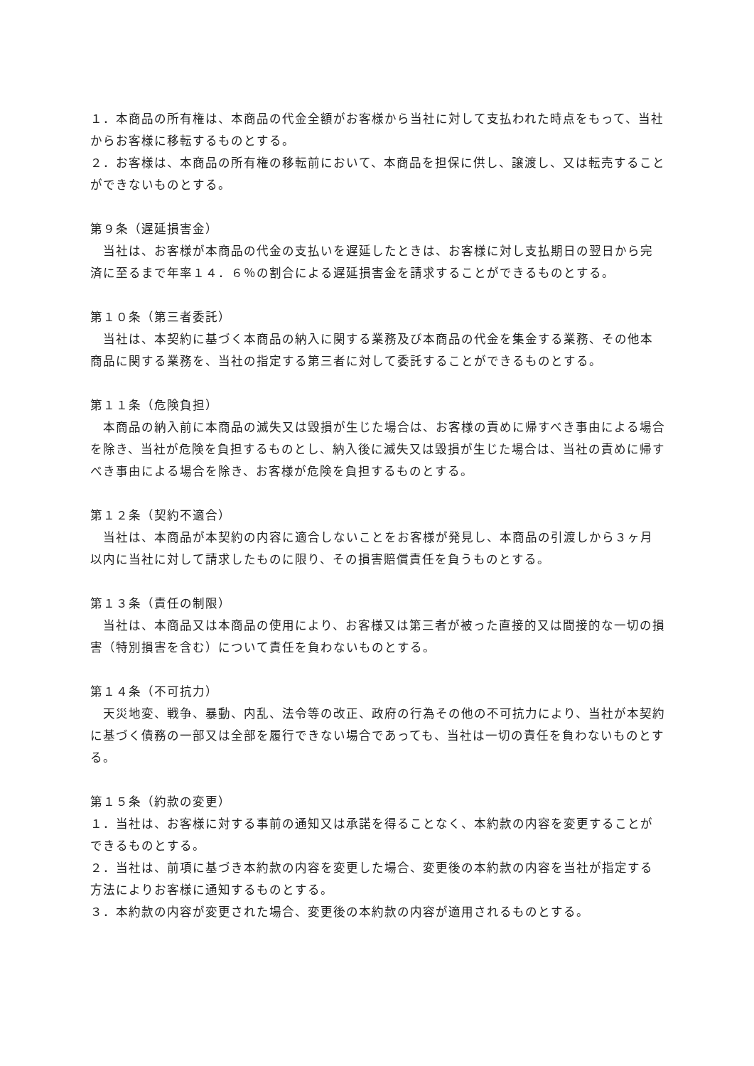１．本商品の所有権は、本商品の代金全額がお客様から当社に対して支払われた時点をもって、当社からお客様に移転するものとする。
２．お客様は、本商品の所有権の移転前において、本商品を担保に供し、譲渡し、又は転売することができないものとする。
第９条（遅延損害金）
　当社は、お客様が本商品の代金の支払いを遅延したときは、お客様に対し支払期日の翌日から完済に至るまで年率１４．６％の割合による遅延損害金を請求することができるものとする。
第１０条（第三者委託）
　当社は、本契約に基づく本商品の納入に関する業務及び本商品の代金を集金する業務、その他本商品に関する業務を、当社の指定する第三者に対して委託することができるものとする。
第１１条（危険負担）
　本商品の納入前に本商品の滅失又は毀損が生じた場合は、お客様の責めに帰すべき事由による場合を除き、当社が危険を負担するものとし、納入後に滅失又は毀損が生じた場合は、当社の責めに帰すべき事由による場合を除き、お客様が危険を負担するものとする。
第１２条（契約不適合）
　当社は、本商品が本契約の内容に適合しないことをお客様が発見し、本商品の引渡しから３ヶ月以内に当社に対して請求したものに限り、その損害賠償責任を負うものとする。
第１３条（責任の制限）
　当社は、本商品又は本商品の使用により、お客様又は第三者が被った直接的又は間接的な一切の損害（特別損害を含む）について責任を負わないものとする。
第１４条（不可抗力）
　天災地変、戦争、暴動、内乱、法令等の改正、政府の行為その他の不可抗力により、当社が本契約に基づく債務の一部又は全部を履行できない場合であっても、当社は一切の責任を負わないものとする。
第１５条（約款の変更）
１．当社は、お客様に対する事前の通知又は承諾を得ることなく、本約款の内容を変更することができるものとする。
２．当社は、前項に基づき本約款の内容を変更した場合、変更後の本約款の内容を当社が指定する方法によりお客様に通知するものとする。
３．本約款の内容が変更された場合、変更後の本約款の内容が適用されるものとする。